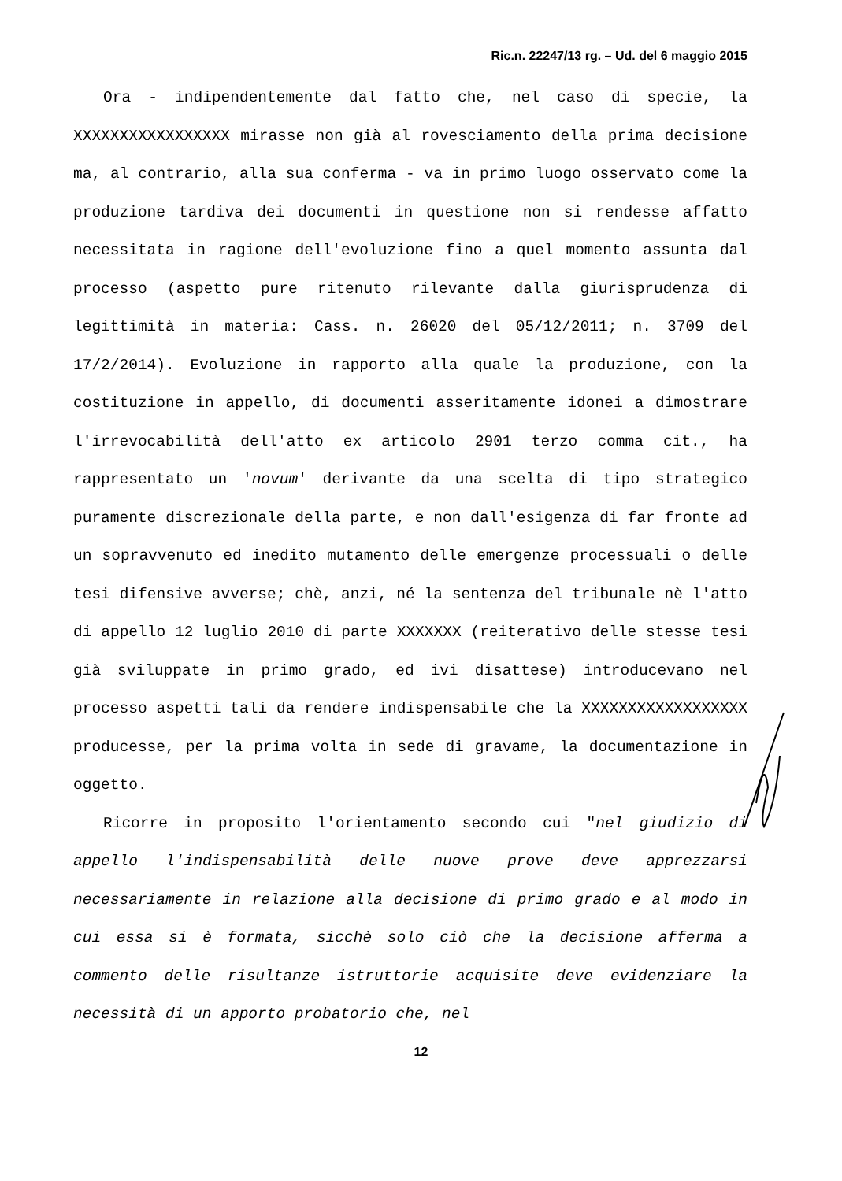Ric.n. 22247/13 rg. – Ud. del 6 maggio 2015
Ora - indipendentemente dal fatto che, nel caso di specie, la XXXXXXXXXXXXXXXXX mirasse non già al rovesciamento della prima decisione ma, al contrario, alla sua conferma - va in primo luogo osservato come la produzione tardiva dei documenti in questione non si rendesse affatto necessitata in ragione dell'evoluzione fino a quel momento assunta dal processo (aspetto pure ritenuto rilevante dalla giurisprudenza di legittimità in materia: Cass. n. 26020 del 05/12/2011; n. 3709 del 17/2/2014). Evoluzione in rapporto alla quale la produzione, con la costituzione in appello, di documenti asseritamente idonei a dimostrare l'irrevocabilità dell'atto ex articolo 2901 terzo comma cit., ha rappresentato un 'novum' derivante da una scelta di tipo strategico puramente discrezionale della parte, e non dall'esigenza di far fronte ad un sopravvenuto ed inedito mutamento delle emergenze processuali o delle tesi difensive avverse; chè, anzi, né la sentenza del tribunale nè l'atto di appello 12 luglio 2010 di parte XXXXXXX (reiterativo delle stesse tesi già sviluppate in primo grado, ed ivi disattese) introducevano nel processo aspetti tali da rendere indispensabile che la XXXXXXXXXXXXXXXXXX producesse, per la prima volta in sede di gravame, la documentazione in oggetto.
Ricorre in proposito l'orientamento secondo cui "nel giudizio di appello l'indispensabilità delle nuove prove deve apprezzarsi necessariamente in relazione alla decisione di primo grado e al modo in cui essa si è formata, sicchè solo ciò che la decisione afferma a commento delle risultanze istruttorie acquisite deve evidenziare la necessità di un apporto probatorio che, nel
12